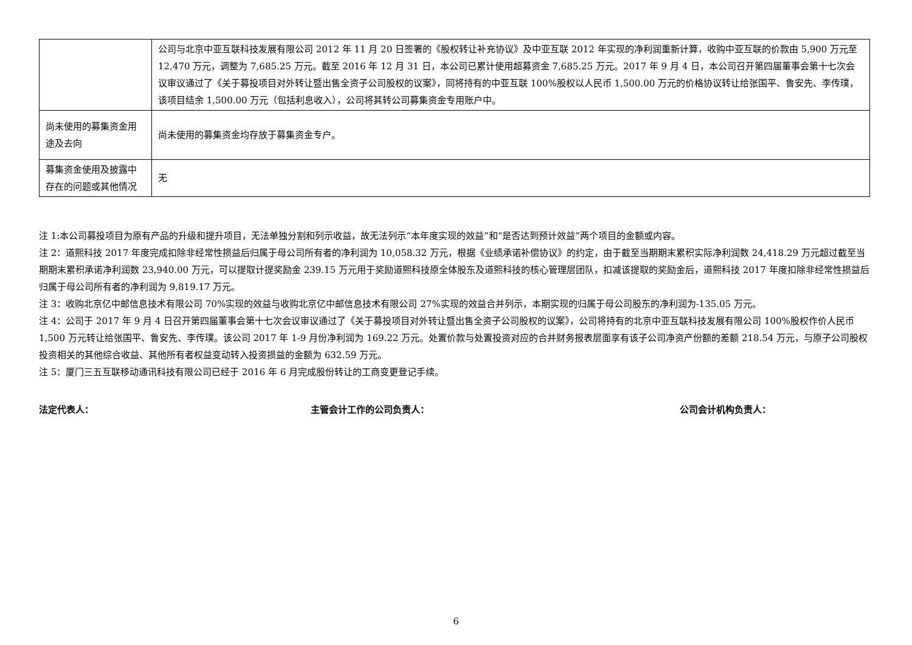| | 公司与北京中亚互联科技发展有限公司 2012 年 11 月 20 日签署的《股权转让补充协议》及中亚互联 2012 年实现的净利润重新计算，收购中亚互联的价款由 5,900 万元至 12,470 万元，调整为 7,685.25 万元。截至 2016 年 12 月 31 日，本公司已累计使用超募资金 7,685.25 万元。2017 年 9 月 4 日，本公司召开第四届董事会第十七次会议审议通过了《关于募投项目对外转让暨出售全资子公司股权的议案》，同将持有的中亚互联 100%股权以人民币 1,500.00 万元的价格协议转让给张国平、鲁安先、李传璞，该项目结余 1,500.00 万元（包括利息收入），公司将其转公司募集资金专用账户中。 |
| 尚未使用的募集资金用途及去向 | 尚未使用的募集资金均存放于募集资金专户。 |
| 募集资金使用及披露中存在的问题或其他情况 | 无 |
注 1:本公司募投项目为原有产品的升级和提升项目，无法单独分割和列示收益，故无法列示“本年度实现的效益”和“是否达到预计效益”两个项目的金额或内容。
注 2：道熙科技 2017 年度完成扣除非经常性损益后归属于母公司所有者的净利润为 10,058.32 万元，根据《业绩承诺补偿协议》的约定，由于截至当期期末累积实际净利润数 24,418.29 万元超过截至当期期末累积承诺净利润数 23,940.00 万元，可以提取计提奖励金 239.15 万元用于奖励道熙科技原全体股东及道熙科技的核心管理层团队，扣减该提取的奖励金后，道熙科技 2017 年度扣除非经常性损益后归属于母公司所有者的净利润为 9,819.17 万元。
注 3：收购北京亿中邮信息技术有限公司 70%实现的效益与收购北京亿中邮信息技术有限公司 27%实现的效益合并列示，本期实现的归属于母公司股东的净利润为-135.05 万元。
注 4：公司于 2017 年 9 月 4 日召开第四届董事会第十七次会议审议通过了《关于募投项目对外转让暨出售全资子公司股权的议案》，公司将持有的北京中亚互联科技发展有限公司 100%股权作价人民币 1,500 万元转让给张国平、鲁安先、李传璞。该公司 2017 年 1-9 月份净利润为 169.22 万元。处置价款与处置投资对应的合并财务报表层面享有该子公司净资产份额的差额 218.54 万元，与原子公司股权投资相关的其他综合收益、其他所有者权益变动转入投资损益的金额为 632.59 万元。
注 5：厦门三五互联移动通讯科技有限公司已经于 2016 年 6 月完成股份转让的工商变更登记手续。
法定代表人： 主管会计工作的公司负责人： 公司会计机构负责人：
6